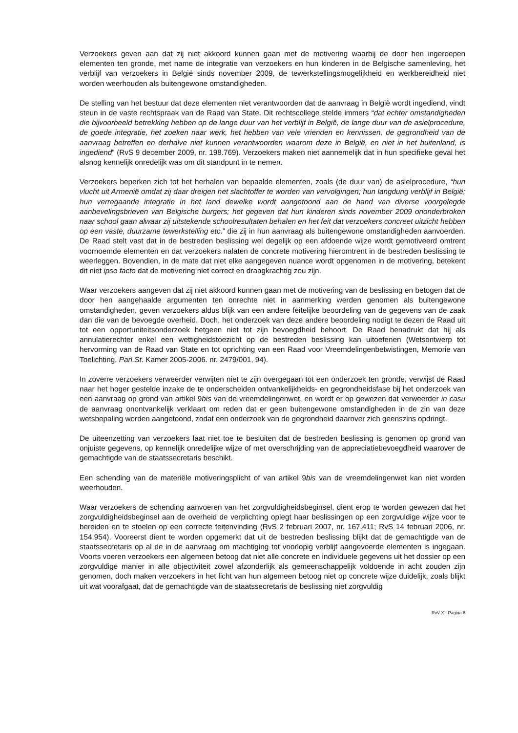Verzoekers geven aan dat zij niet akkoord kunnen gaan met de motivering waarbij de door hen ingeroepen elementen ten gronde, met name de integratie van verzoekers en hun kinderen in de Belgische samenleving, het verblijf van verzoekers in België sinds november 2009, de tewerkstellingsmogelijkheid en werkbereidheid niet worden weerhouden als buitengewone omstandigheden.
De stelling van het bestuur dat deze elementen niet verantwoorden dat de aanvraag in België wordt ingediend, vindt steun in de vaste rechtspraak van de Raad van State. Dit rechtscollege stelde immers “dat echter omstandigheden die bijvoorbeeld betrekking hebben op de lange duur van het verblijf in België, de lange duur van de asielprocedure, de goede integratie, het zoeken naar werk, het hebben van vele vrienden en kennissen, de gegrondheid van de aanvraag betreffen en derhalve niet kunnen verantwoorden waarom deze in België, en niet in het buitenland, is ingediend” (RvS 9 december 2009, nr. 198.769). Verzoekers maken niet aannemelijk dat in hun specifieke geval het alsnog kennelijk onredelijk was om dit standpunt in te nemen.
Verzoekers beperken zich tot het herhalen van bepaalde elementen, zoals (de duur van) de asielprocedure, “hun vlucht uit Armenië omdat zij daar dreigen het slachtoffer te worden van vervolgingen; hun langdurig verblijf in België; hun verregaande integratie in het land dewelke wordt aangetoond aan de hand van diverse voorgelegde aanbevelingsbrieven van Belgische burgers; het gegeven dat hun kinderen sinds november 2009 ononderbroken naar school gaan alwaar zij uitstekende schoolresultaten behalen en het feit dat verzoekers concreet uitzicht hebben op een vaste, duurzame tewerkstelling etc.” die zij in hun aanvraag als buitengewone omstandigheden aanvoerden. De Raad stelt vast dat in de bestreden beslissing wel degelijk op een afdoende wijze wordt gemotiveerd omtrent voornoemde elementen en dat verzoekers nalaten de concrete motivering hieromtrent in de bestreden beslissing te weerleggen. Bovendien, in de mate dat niet elke aangegeven nuance wordt opgenomen in de motivering, betekent dit niet ipso facto dat de motivering niet correct en draagkrachtig zou zijn.
Waar verzoekers aangeven dat zij niet akkoord kunnen gaan met de motivering van de beslissing en betogen dat de door hen aangehaalde argumenten ten onrechte niet in aanmerking werden genomen als buitengewone omstandigheden, geven verzoekers aldus blijk van een andere feitelijke beoordeling van de gegevens van de zaak dan die van de bevoegde overheid. Doch, het onderzoek van deze andere beoordeling nodigt te dezen de Raad uit tot een opportuniteitsonderzoek hetgeen niet tot zijn bevoegdheid behoort. De Raad benadrukt dat hij als annulatierechter enkel een wettigheidstoezicht op de bestreden beslissing kan uitoefenen (Wetsontwerp tot hervorming van de Raad van State en tot oprichting van een Raad voor Vreemdelingenbetwistingen, Memorie van Toelichting, Parl.St. Kamer 2005-2006. nr. 2479/001, 94).
In zoverre verzoekers verweerder verwijten niet te zijn overgegaan tot een onderzoek ten gronde, verwijst de Raad naar het hoger gestelde inzake de te onderscheiden ontvankelijkheids- en gegrondheidsfase bij het onderzoek van een aanvraag op grond van artikel 9bis van de vreemdelingenwet, en wordt er op gewezen dat verweerder in casu de aanvraag onontvankelijk verklaart om reden dat er geen buitengewone omstandigheden in de zin van deze wetsbepaling worden aangetoond, zodat een onderzoek van de gegrondheid daarover zich geenszins opdringt.
De uiteenzetting van verzoekers laat niet toe te besluiten dat de bestreden beslissing is genomen op grond van onjuiste gegevens, op kennelijk onredelijke wijze of met overschrijding van de appreciatiebevoegdheid waarover de gemachtigde van de staatssecretaris beschikt.
Een schending van de materiële motiveringsplicht of van artikel 9bis van de vreemdelingenwet kan niet worden weerhouden.
Waar verzoekers de schending aanvoeren van het zorgvuldigheidsbeginsel, dient erop te worden gewezen dat het zorgvuldigheidsbeginsel aan de overheid de verplichting oplegt haar beslissingen op een zorgvuldige wijze voor te bereiden en te stoelen op een correcte feitenvinding (RvS 2 februari 2007, nr. 167.411; RvS 14 februari 2006, nr. 154.954). Vooreerst dient te worden opgemerkt dat uit de bestreden beslissing blijkt dat de gemachtigde van de staatssecretaris op al de in de aanvraag om machtiging tot voorlopig verblijf aangevoerde elementen is ingegaan. Voorts voeren verzoekers een algemeen betoog dat niet alle concrete en individuele gegevens uit het dossier op een zorgvuldige manier in alle objectiviteit zowel afzonderlijk als gemeenschappelijk voldoende in acht zouden zijn genomen, doch maken verzoekers in het licht van hun algemeen betoog niet op concrete wijze duidelijk, zoals blijkt uit wat voorafgaat, dat de gemachtigde van de staatssecretaris de beslissing niet zorgvuldig
RvV X - Pagina 8